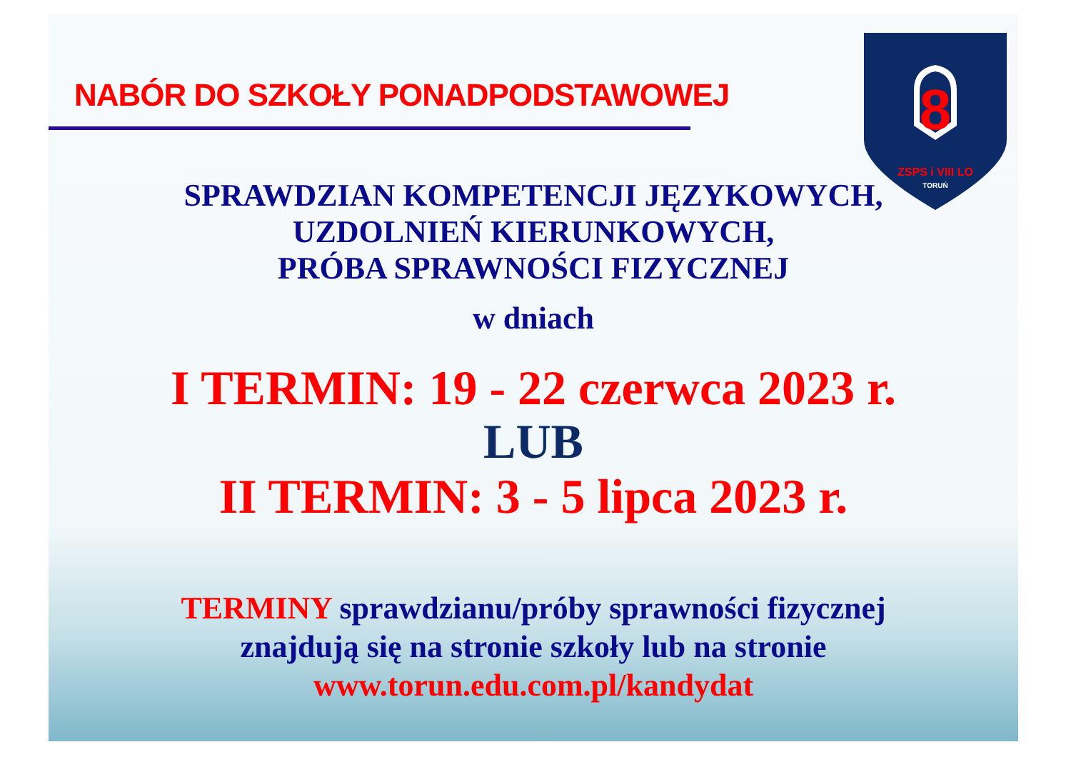NABÓR DO SZKOŁY PONADPODSTAWOWEJ
8
ZSPS i VIII LO
TORUŃ
SPRAWDZIAN KOMPETENCJI JĘZYKOWYCH,
UZDOLNIEŃ KIERUNKOWYCH,
PRÓBA SPRAWNOŚCI FIZYCZNEJ
w dniach
I TERMIN: 19 - 22 czerwca 2023 r.
LUB
II TERMIN: 3 - 5 lipca 2023 r.
TERMINY sprawdzianu/próby sprawności fizycznej
znajdują się na stronie szkoły lub na stronie
www.torun.edu.com.pl/kandydat